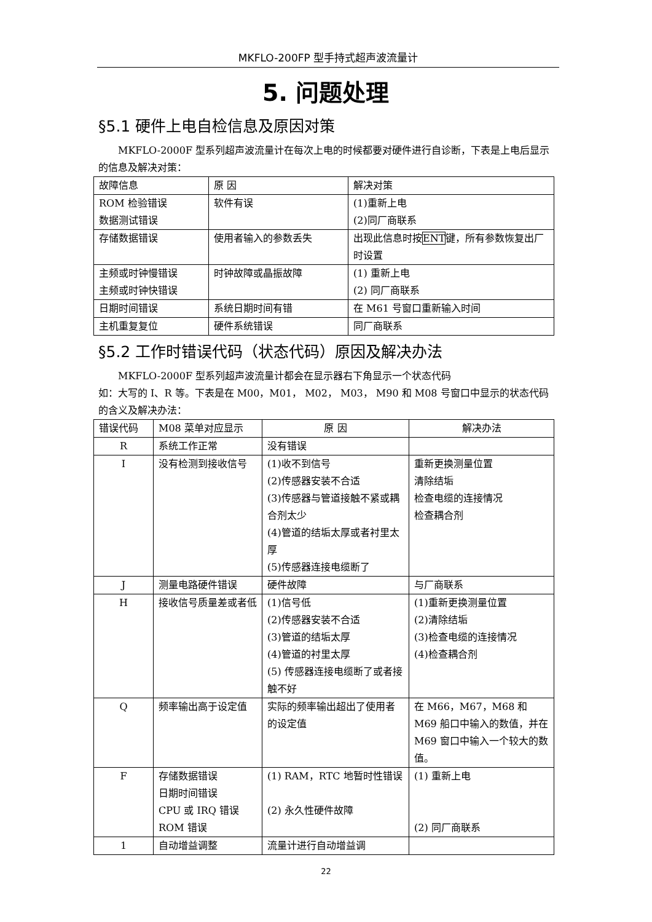MKFLO-200FP 型手持式超声波流量计
5. 问题处理
§5.1 硬件上电自检信息及原因对策
MKFLO-2000F 型系列超声波流量计在每次上电的时候都要对硬件进行自诊断，下表是上电后显示的信息及解决对策：
| 故障信息 | 原 因 | 解决对策 |
| --- | --- | --- |
| ROM 检验错误 数据测试错误 | 软件有误 | (1)重新上电 (2)同厂商联系 |
| 存储数据错误 | 使用者输入的参数丢失 | 出现此信息时按 ENT 键，所有参数恢复出厂时设置 |
| 主频或时钟慢错误 主频或时钟快错误 | 时钟故障或晶振故障 | (1) 重新上电 (2) 同厂商联系 |
| 日期时间错误 | 系统日期时间有错 | 在 M61 号窗口重新输入时间 |
| 主机重复复位 | 硬件系统错误 | 同厂商联系 |
§5.2 工作时错误代码（状态代码）原因及解决办法
MKFLO-2000F 型系列超声波流量计都会在显示器右下角显示一个状态代码
如：大写的 I、R 等。下表是在 M00，M01， M02， M03， M90 和 M08 号窗口中显示的状态代码的含义及解决办法：
| 错误代码 | M08 菜单对应显示 | 原 因 | 解决办法 |
| --- | --- | --- | --- |
| R | 系统工作正常 | 没有错误 | |
| I | 没有检测到接收信号 | (1)收不到信号 (2)传感器安装不合适 (3)传感器与管道接触不紧或耦合剂太少 (4)管道的结垢太厚或者衬里太厚 (5)传感器连接电缆断了 | 重新更换测量位置 清除结垢 检查电缆的连接情况 检查耦合剂 |
| J | 测量电路硬件错误 | 硬件故障 | 与厂商联系 |
| H | 接收信号质量差或者低 | (1)信号低 (2)传感器安装不合适 (3)管道的结垢太厚 (4)管道的衬里太厚 (5) 传感器连接电缆断了或者接触不好 | (1)重新更换测量位置 (2)清除结垢 (3)检查电缆的连接情况 (4)检查耦合剂 |
| Q | 频率输出高于设定值 | 实际的频率输出超出了使用者的设定值 | 在 M66，M67，M68 和 M69 船口中输入的数值，并在 M69 窗口中输入一个较大的数值。 |
| F | 存储数据错误 日期时间错误 CPU 或 IRQ 错误 ROM 错误 | (1) RAM，RTC 地暂时性错误 (2) 永久性硬件故障 | (1) 重新上电 (2) 同厂商联系 |
| 1 | 自动增益调整 | 流量计进行自动增益调 | |
22